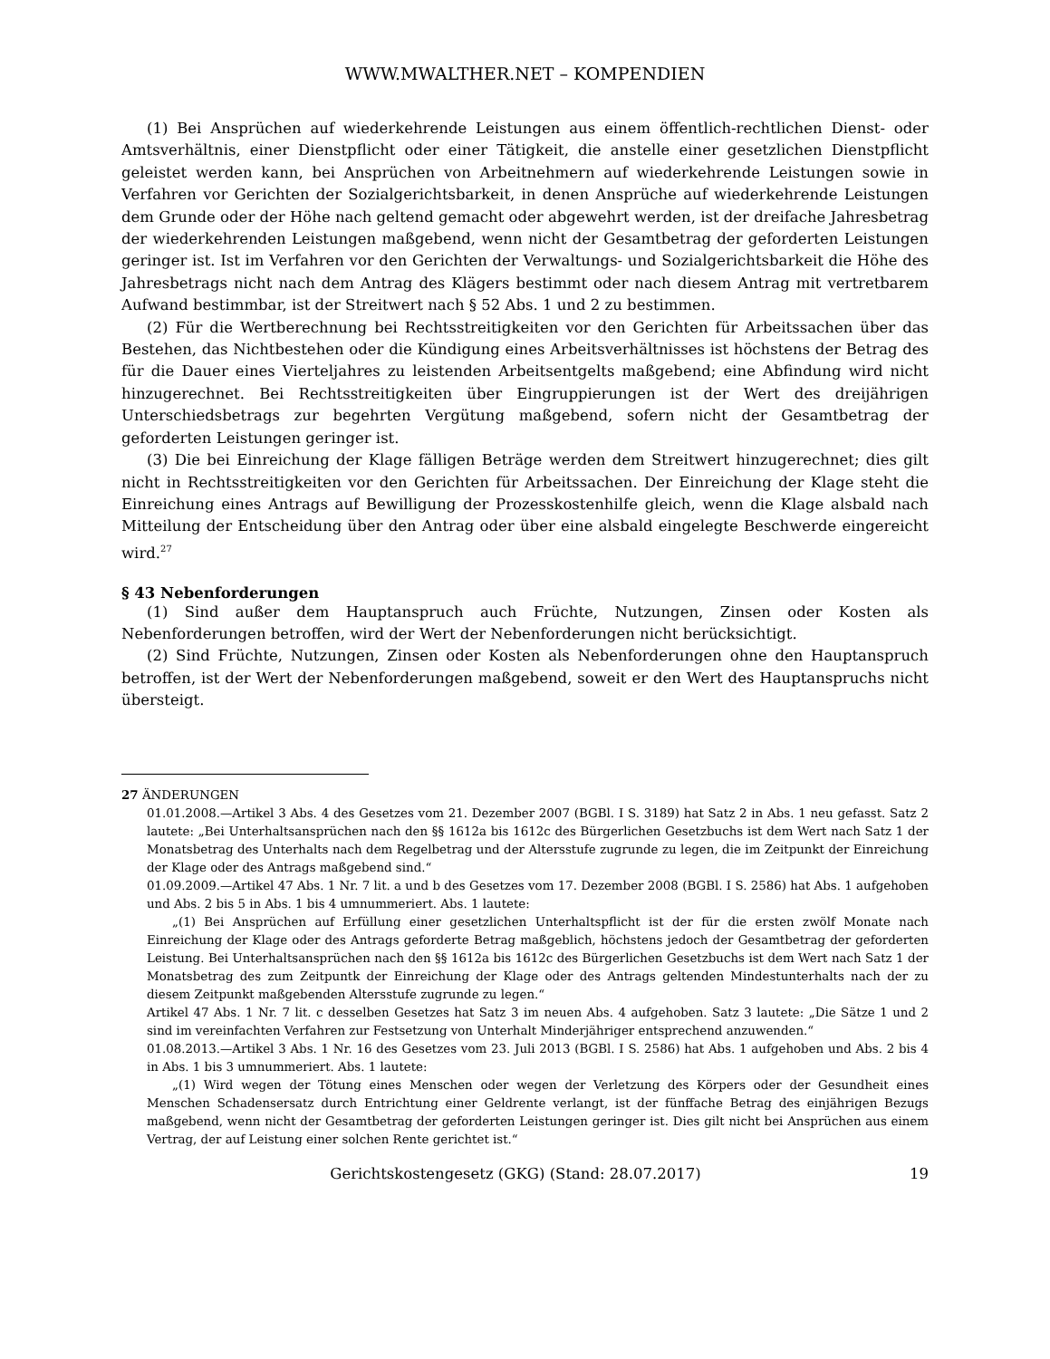WWW.MWALTHER.NET – KOMPENDIEN
(1) Bei Ansprüchen auf wiederkehrende Leistungen aus einem öffentlich-rechtlichen Dienst- oder Amtsverhältnis, einer Dienstpflicht oder einer Tätigkeit, die anstelle einer gesetzlichen Dienstpflicht geleistet werden kann, bei Ansprüchen von Arbeitnehmern auf wiederkehrende Leistungen sowie in Verfahren vor Gerichten der Sozialgerichtsbarkeit, in denen Ansprüche auf wiederkehrende Leistungen dem Grunde oder der Höhe nach geltend gemacht oder abgewehrt werden, ist der dreifache Jahresbetrag der wiederkehrenden Leistungen maßgebend, wenn nicht der Gesamtbetrag der geforderten Leistungen geringer ist. Ist im Verfahren vor den Gerichten der Verwaltungs- und Sozialgerichtsbarkeit die Höhe des Jahresbetrags nicht nach dem Antrag des Klägers bestimmt oder nach diesem Antrag mit vertretbarem Aufwand bestimmbar, ist der Streitwert nach § 52 Abs. 1 und 2 zu bestimmen.
(2) Für die Wertberechnung bei Rechtsstreitigkeiten vor den Gerichten für Arbeitssachen über das Bestehen, das Nichtbestehen oder die Kündigung eines Arbeitsverhältnisses ist höchstens der Betrag des für die Dauer eines Vierteljahres zu leistenden Arbeitsentgelts maßgebend; eine Abfindung wird nicht hinzugerechnet. Bei Rechtsstreitigkeiten über Eingruppierungen ist der Wert des dreijährigen Unterschiedsbetrags zur begehrten Vergütung maßgebend, sofern nicht der Gesamtbetrag der geforderten Leistungen geringer ist.
(3) Die bei Einreichung der Klage fälligen Beträge werden dem Streitwert hinzugerechnet; dies gilt nicht in Rechtsstreitigkeiten vor den Gerichten für Arbeitssachen. Der Einreichung der Klage steht die Einreichung eines Antrags auf Bewilligung der Prozesskostenhilfe gleich, wenn die Klage alsbald nach Mitteilung der Entscheidung über den Antrag oder über eine alsbald eingelegte Beschwerde eingereicht wird.<sup>27</sup>
§ 43 Nebenforderungen
(1) Sind außer dem Hauptanspruch auch Früchte, Nutzungen, Zinsen oder Kosten als Nebenforderungen betroffen, wird der Wert der Nebenforderungen nicht berücksichtigt.
(2) Sind Früchte, Nutzungen, Zinsen oder Kosten als Nebenforderungen ohne den Hauptanspruch betroffen, ist der Wert der Nebenforderungen maßgebend, soweit er den Wert des Hauptanspruchs nicht übersteigt.
27 ÄNDERUNGEN
01.01.2008.—Artikel 3 Abs. 4 des Gesetzes vom 21. Dezember 2007 (BGBl. I S. 3189) hat Satz 2 in Abs. 1 neu gefasst. Satz 2 lautete: „Bei Unterhaltsansprüchen nach den §§ 1612a bis 1612c des Bürgerlichen Gesetzbuchs ist dem Wert nach Satz 1 der Monatsbetrag des Unterhalts nach dem Regelbetrag und der Altersstufe zugrunde zu legen, die im Zeitpunkt der Einreichung der Klage oder des Antrags maßgebend sind.“
01.09.2009.—Artikel 47 Abs. 1 Nr. 7 lit. a und b des Gesetzes vom 17. Dezember 2008 (BGBl. I S. 2586) hat Abs. 1 aufgehoben und Abs. 2 bis 5 in Abs. 1 bis 4 umnummeriert. Abs. 1 lautete:
„(1) Bei Ansprüchen auf Erfüllung einer gesetzlichen Unterhaltspflicht ist der für die ersten zwölf Monate nach Einreichung der Klage oder des Antrags geforderte Betrag maßgeblich, höchstens jedoch der Gesamtbetrag der geforderten Leistung. Bei Unterhaltsansprüchen nach den §§ 1612a bis 1612c des Bürgerlichen Gesetzbuchs ist dem Wert nach Satz 1 der Monatsbetrag des zum Zeitpuntk der Einreichung der Klage oder des Antrags geltenden Mindestunterhalts nach der zu diesem Zeitpunkt maßgebenden Altersstufe zugrunde zu legen.“
Artikel 47 Abs. 1 Nr. 7 lit. c desselben Gesetzes hat Satz 3 im neuen Abs. 4 aufgehoben. Satz 3 lautete: „Die Sätze 1 und 2 sind im vereinfachten Verfahren zur Festsetzung von Unterhalt Minderjähriger entsprechend anzuwenden.“
01.08.2013.—Artikel 3 Abs. 1 Nr. 16 des Gesetzes vom 23. Juli 2013 (BGBl. I S. 2586) hat Abs. 1 aufgehoben und Abs. 2 bis 4 in Abs. 1 bis 3 umnummeriert. Abs. 1 lautete:
„(1) Wird wegen der Tötung eines Menschen oder wegen der Verletzung des Körpers oder der Gesundheit eines Menschen Schadensersatz durch Entrichtung einer Geldrente verlangt, ist der fünffache Betrag des einjährigen Bezugs maßgebend, wenn nicht der Gesamtbetrag der geforderten Leistungen geringer ist. Dies gilt nicht bei Ansprüchen aus einem Vertrag, der auf Leistung einer solchen Rente gerichtet ist.“
Gerichtskostengesetz (GKG) (Stand: 28.07.2017) 19